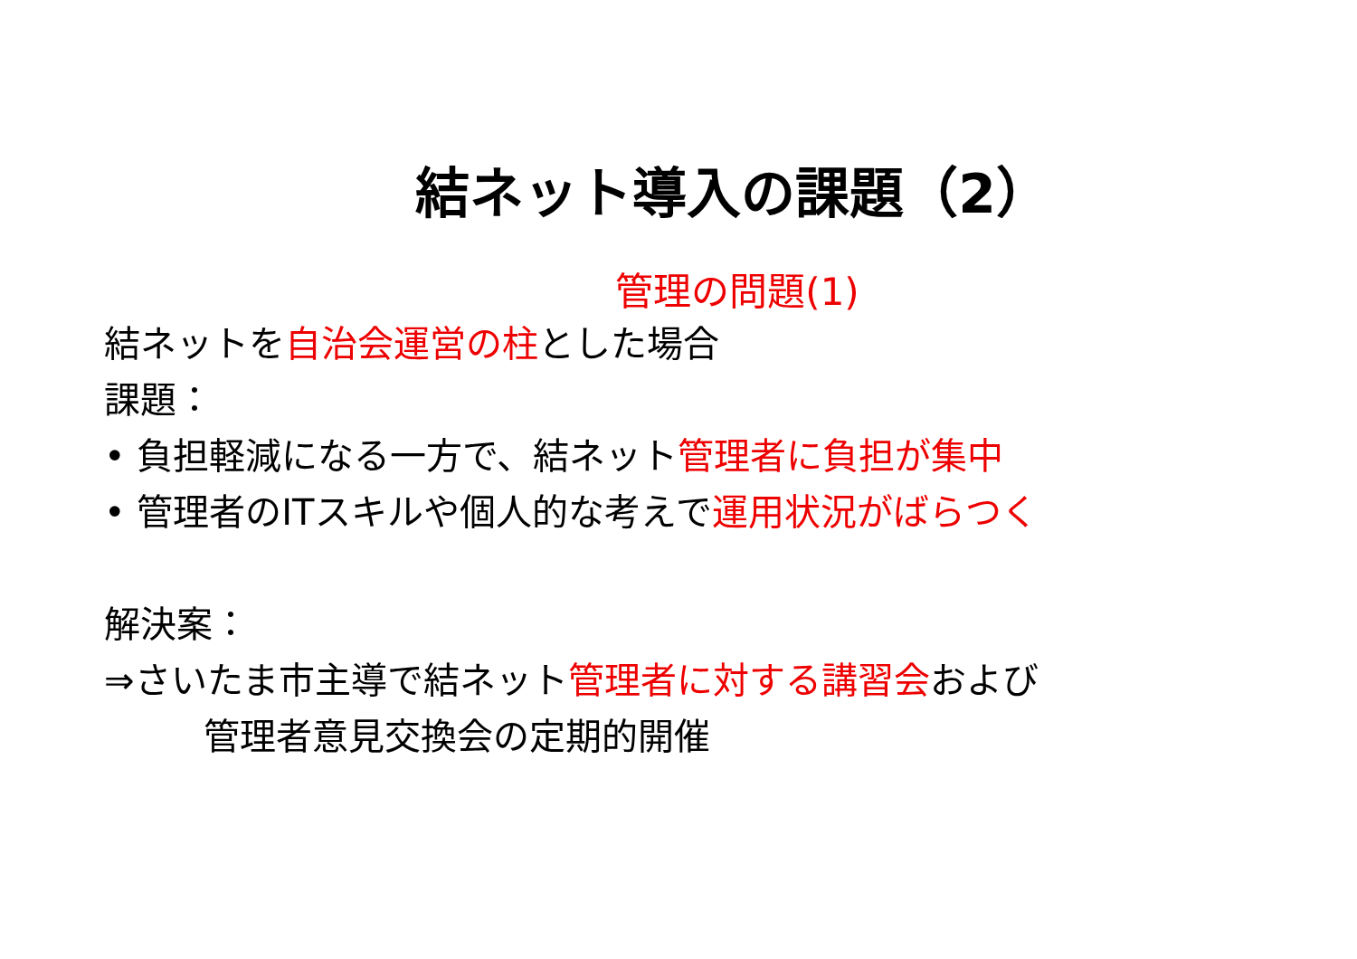結ネット導入の課題（2）
管理の問題(1)
結ネットを自治会運営の柱とした場合
課題：
• 負担軽減になる一方で、結ネット管理者に負担が集中
• 管理者のITスキルや個人的な考えで運用状況がばらつく
解決案：
⇒さいたま市主導で結ネット管理者に対する講習会および
管理者意見交換会の定期的開催